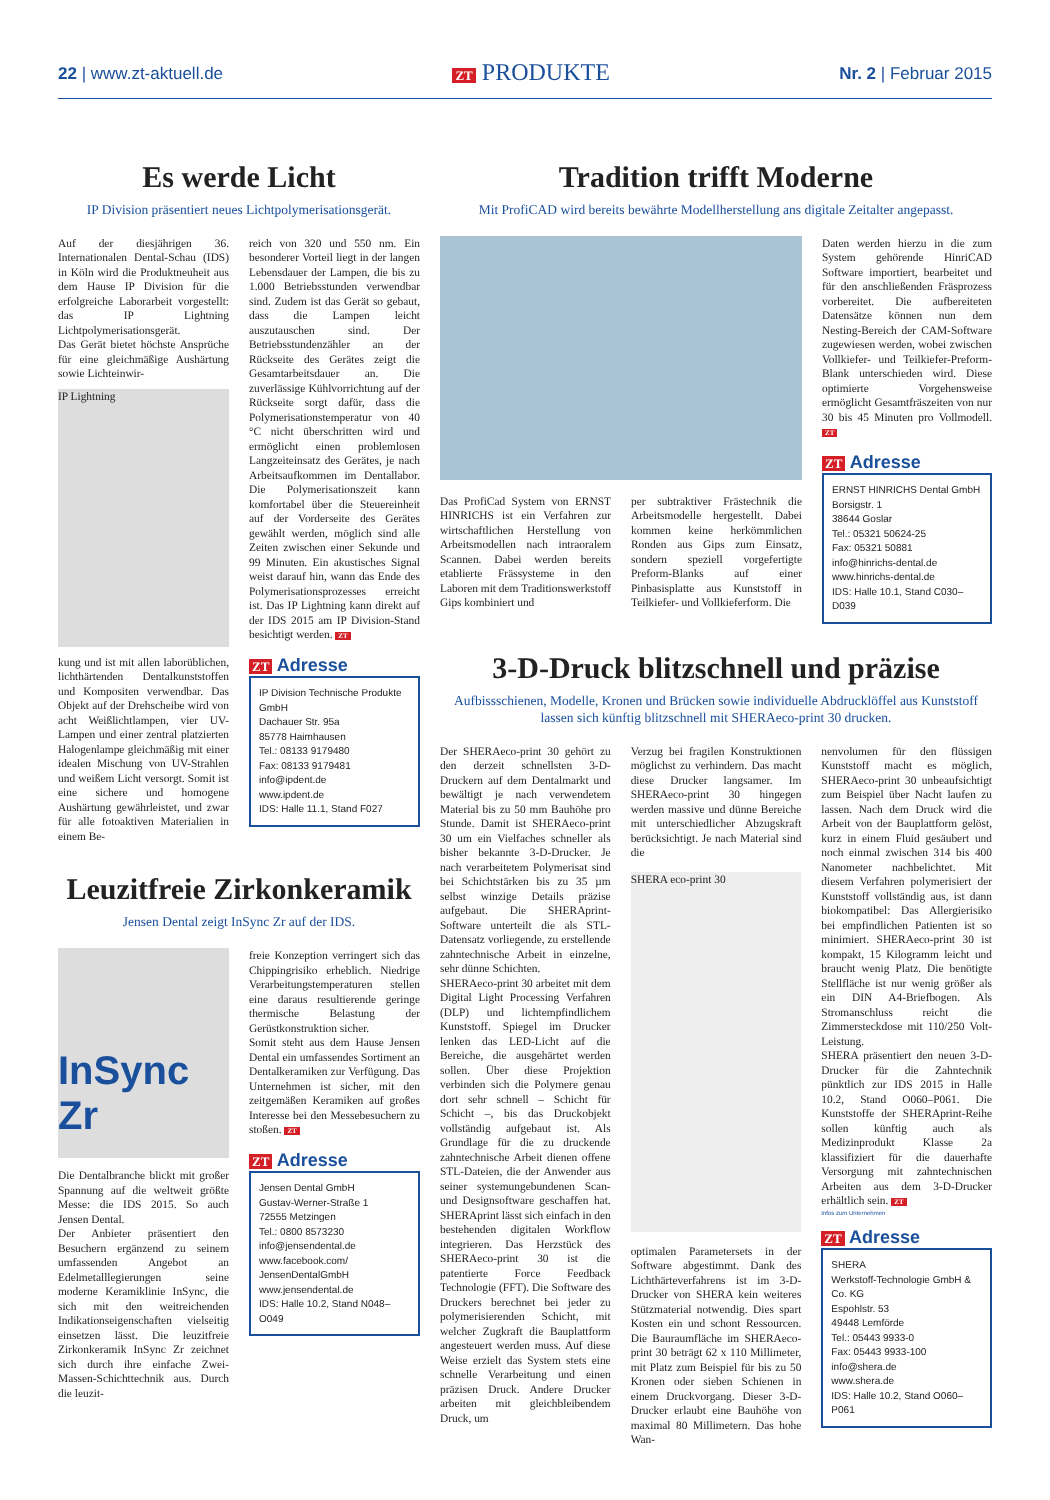22 | www.zt-aktuell.de ZT PRODUKTE Nr. 2 | Februar 2015
Es werde Licht
IP Division präsentiert neues Lichtpolymerisationsgerät.
Auf der diesjährigen 36. Internationalen Dental-Schau (IDS) in Köln wird die Produktneuheit aus dem Hause IP Division für die erfolgreiche Laborarbeit vorgestellt: das IP Lightning Lichtpolymerisationsgerät.
Das Gerät bietet höchste Ansprüche für eine gleichmäßige Aushärtung sowie Lichteinwir-
IP Lightning
kung und ist mit allen laborüblichen, lichthärtenden Dentalkunststoffen und Kompositen verwendbar. Das Objekt auf der Drehscheibe wird von acht Weißlichtlampen, vier UV-Lampen und einer zentral platzierten Halogenlampe gleichmäßig mit einer idealen Mischung von UV-Strahlen und weißem Licht versorgt. Somit ist eine sichere und homogene Aushärtung gewährleistet, und zwar für alle fotoaktiven Materialien in einem Be-
reich von 320 und 550 nm. Ein besonderer Vorteil liegt in der langen Lebensdauer der Lampen, die bis zu 1.000 Betriebsstunden verwendbar sind. Zudem ist das Gerät so gebaut, dass die Lampen leicht auszutauschen sind. Der Betriebsstundenzähler an der Rückseite des Gerätes zeigt die Gesamtarbeitsdauer an. Die zuverlässige Kühlvorrichtung auf der Rückseite sorgt dafür, dass die Polymerisationstemperatur von 40 °C nicht überschritten wird und ermöglicht einen problemlosen Langzeiteinsatz des Gerätes, je nach Arbeitsaufkommen im Dentallabor. Die Polymerisationszeit kann komfortabel über die Steuereinheit auf der Vorderseite des Gerätes gewählt werden, möglich sind alle Zeiten zwischen einer Sekunde und 99 Minuten. Ein akustisches Signal weist darauf hin, wann das Ende des Polymerisationsprozesses erreicht ist. Das IP Lightning kann direkt auf der IDS 2015 am IP Division-Stand besichtigt werden. ZT
ZT Adresse
IP Division Technische Produkte GmbH
Dachauer Str. 95a
85778 Haimhausen
Tel.: 08133 9179480
Fax: 08133 9179481
info@ipdent.de
www.ipdent.de
IDS: Halle 11.1, Stand F027
Leuzitfreie Zirkonkeramik
Jensen Dental zeigt InSync Zr auf der IDS.
InSync Zr
Die Dentalbranche blickt mit großer Spannung auf die weltweit größte Messe: die IDS 2015. So auch Jensen Dental.
Der Anbieter präsentiert den Besuchern ergänzend zu seinem umfassenden Angebot an Edelmetalllegierungen seine moderne Keramiklinie InSync, die sich mit den weitreichenden Indikationseigenschaften vielseitig einsetzen lässt. Die leuzitfreie Zirkonkeramik InSync Zr zeichnet sich durch ihre einfache Zwei-Massen-Schichttechnik aus. Durch die leuzit-
freie Konzeption verringert sich das Chippingrisiko erheblich. Niedrige Verarbeitungstemperaturen stellen eine daraus resultierende geringe thermische Belastung der Gerüstkonstruktion sicher.
Somit steht aus dem Hause Jensen Dental ein umfassendes Sortiment an Dentalkeramiken zur Verfügung. Das Unternehmen ist sicher, mit den zeitgemäßen Keramiken auf großes Interesse bei den Messebesuchern zu stoßen. ZT
ZT Adresse
Jensen Dental GmbH
Gustav-Werner-Straße 1
72555 Metzingen
Tel.: 0800 8573230
info@jensendental.de
www.facebook.com/
JensenDentalGmbH
www.jensendental.de
IDS: Halle 10.2, Stand N048–O049
Tradition trifft Moderne
Mit ProfiCAD wird bereits bewährte Modellherstellung ans digitale Zeitalter angepasst.
Das ProfiCad System von ERNST HINRICHS ist ein Verfahren zur wirtschaftlichen Herstellung von Arbeitsmodellen nach intraoralem Scannen. Dabei werden bereits etablierte Frässysteme in den Laboren mit dem Traditionswerkstoff Gips kombiniert und
per subtraktiver Frästechnik die Arbeitsmodelle hergestellt. Dabei kommen keine herkömmlichen Ronden aus Gips zum Einsatz, sondern speziell vorgefertigte Preform-Blanks auf einer Pinbasisplatte aus Kunststoff in Teilkiefer- und Vollkieferform. Die
Daten werden hierzu in die zum System gehörende HinriCAD Software importiert, bearbeitet und für den anschließenden Fräsprozess vorbereitet. Die aufbereiteten Datensätze können nun dem Nesting-Bereich der CAM-Software zugewiesen werden, wobei zwischen Vollkiefer- und Teilkiefer-Preform-Blank unterschieden wird. Diese optimierte Vorgehensweise ermöglicht Gesamtfräszeiten von nur 30 bis 45 Minuten pro Vollmodell. ZT
ZT Adresse
ERNST HINRICHS Dental GmbH
Borsigstr. 1
38644 Goslar
Tel.: 05321 50624-25
Fax: 05321 50881
info@hinrichs-dental.de
www.hinrichs-dental.de
IDS: Halle 10.1, Stand C030–D039
3-D-Druck blitzschnell und präzise
Aufbissschienen, Modelle, Kronen und Brücken sowie individuelle Abdrucklöffel aus Kunststoff lassen sich künftig blitzschnell mit SHERAeco-print 30 drucken.
Der SHERAeco-print 30 gehört zu den derzeit schnellsten 3-D-Druckern auf dem Dentalmarkt und bewältigt je nach verwendetem Material bis zu 50 mm Bauhöhe pro Stunde. Damit ist SHERAeco-print 30 um ein Vielfaches schneller als bisher bekannte 3-D-Drucker. Je nach verarbeitetem Polymerisat sind bei Schichtstärken bis zu 35 µm selbst winzige Details präzise aufgebaut. Die SHERAprint-Software unterteilt die als STL-Datensatz vorliegende, zu erstellende zahntechnische Arbeit in einzelne, sehr dünne Schichten.
SHERAeco-print 30 arbeitet mit dem Digital Light Processing Verfahren (DLP) und lichtempfindlichem Kunststoff. Spiegel im Drucker lenken das LED-Licht auf die Bereiche, die ausgehärtet werden sollen. Über diese Projektion verbinden sich die Polymere genau dort sehr schnell – Schicht für Schicht –, bis das Druckobjekt vollständig aufgebaut ist. Als Grundlage für die zu druckende zahntechnische Arbeit dienen offene STL-Dateien, die der Anwender aus seiner systemungebundenen Scan- und Designsoftware geschaffen hat. SHERAprint lässt sich einfach in den bestehenden digitalen Workflow integrieren. Das Herzstück des SHERAeco-print 30 ist die patentierte Force Feedback Technologie (FFT). Die Software des Druckers berechnet bei jeder zu polymerisierenden Schicht, mit welcher Zugkraft die Bauplattform angesteuert werden muss. Auf diese Weise erzielt das System stets eine schnelle Verarbeitung und einen präzisen Druck. Andere Drucker arbeiten mit gleichbleibendem Druck, um
Verzug bei fragilen Konstruktionen möglichst zu verhindern. Das macht diese Drucker langsamer. Im SHERAeco-print 30 hingegen werden massive und dünne Bereiche mit unterschiedlicher Abzugskraft berücksichtigt. Je nach Material sind die
SHERA eco-print 30
optimalen Parametersets in der Software abgestimmt. Dank des Lichthärteverfahrens ist im 3-D-Drucker von SHERA kein weiteres Stützmaterial notwendig. Dies spart Kosten ein und schont Ressourcen. Die Bauraumfläche im SHERAeco-print 30 beträgt 62 x 110 Millimeter, mit Platz zum Beispiel für bis zu 50 Kronen oder sieben Schienen in einem Druckvorgang. Dieser 3-D-Drucker erlaubt eine Bauhöhe von maximal 80 Millimetern. Das hohe Wan-
nenvolumen für den flüssigen Kunststoff macht es möglich, SHERAeco-print 30 unbeaufsichtigt zum Beispiel über Nacht laufen zu lassen. Nach dem Druck wird die Arbeit von der Bauplattform gelöst, kurz in einem Fluid gesäubert und noch einmal zwischen 314 bis 400 Nanometer nachbelichtet. Mit diesem Verfahren polymerisiert der Kunststoff vollständig aus, ist dann biokompatibel: Das Allergierisiko bei empfindlichen Patienten ist so minimiert. SHERAeco-print 30 ist kompakt, 15 Kilogramm leicht und braucht wenig Platz. Die benötigte Stellfläche ist nur wenig größer als ein DIN A4-Briefbogen. Als Stromanschluss reicht die Zimmersteckdose mit 110/250 Volt-Leistung.
SHERA präsentiert den neuen 3-D-Drucker für die Zahntechnik pünktlich zur IDS 2015 in Halle 10.2, Stand O060–P061. Die Kunststoffe der SHERAprint-Reihe sollen künftig auch als Medizinprodukt Klasse 2a klassifiziert für die dauerhafte Versorgung mit zahntechnischen Arbeiten aus dem 3-D-Drucker erhältlich sein. ZT
Infos zum Unternehmen
ZT Adresse
SHERA
Werkstoff-Technologie GmbH & Co. KG
Espohlstr. 53
49448 Lemförde
Tel.: 05443 9933-0
Fax: 05443 9933-100
info@shera.de
www.shera.de
IDS: Halle 10.2, Stand O060–P061